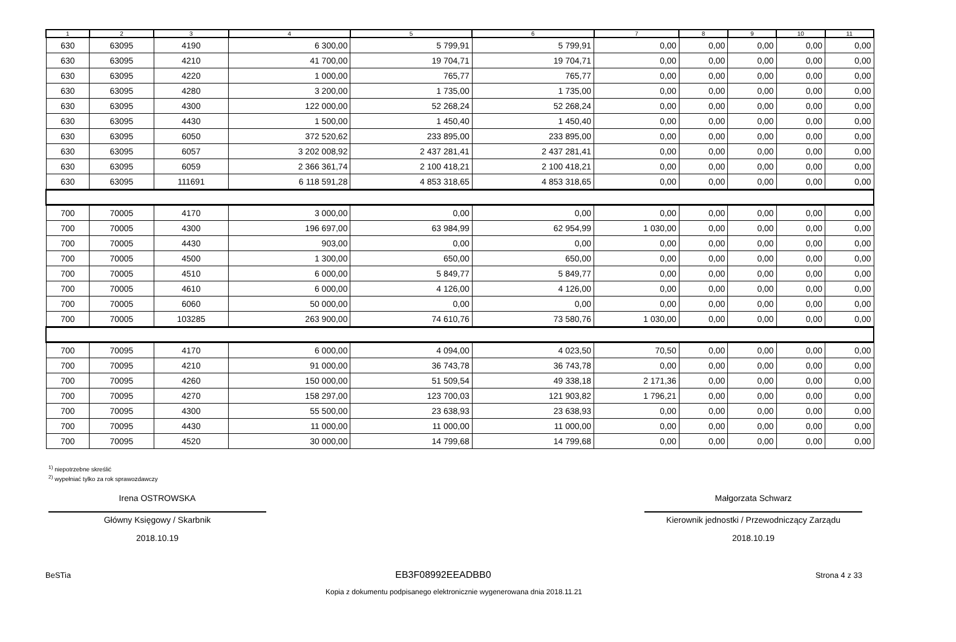| 1 | 2 | 3 | 4 | 5 | 6 | 7 | 8 | 9 | 10 | 11 |
| --- | --- | --- | --- | --- | --- | --- | --- | --- | --- | --- |
| 630 | 63095 | 4190 | 6 300,00 | 5 799,91 | 5 799,91 | 0,00 | 0,00 | 0,00 | 0,00 | 0,00 |
| 630 | 63095 | 4210 | 41 700,00 | 19 704,71 | 19 704,71 | 0,00 | 0,00 | 0,00 | 0,00 | 0,00 |
| 630 | 63095 | 4220 | 1 000,00 | 765,77 | 765,77 | 0,00 | 0,00 | 0,00 | 0,00 | 0,00 |
| 630 | 63095 | 4280 | 3 200,00 | 1 735,00 | 1 735,00 | 0,00 | 0,00 | 0,00 | 0,00 | 0,00 |
| 630 | 63095 | 4300 | 122 000,00 | 52 268,24 | 52 268,24 | 0,00 | 0,00 | 0,00 | 0,00 | 0,00 |
| 630 | 63095 | 4430 | 1 500,00 | 1 450,40 | 1 450,40 | 0,00 | 0,00 | 0,00 | 0,00 | 0,00 |
| 630 | 63095 | 6050 | 372 520,62 | 233 895,00 | 233 895,00 | 0,00 | 0,00 | 0,00 | 0,00 | 0,00 |
| 630 | 63095 | 6057 | 3 202 008,92 | 2 437 281,41 | 2 437 281,41 | 0,00 | 0,00 | 0,00 | 0,00 | 0,00 |
| 630 | 63095 | 6059 | 2 366 361,74 | 2 100 418,21 | 2 100 418,21 | 0,00 | 0,00 | 0,00 | 0,00 | 0,00 |
| 630 | 63095 | 111691 | 6 118 591,28 | 4 853 318,65 | 4 853 318,65 | 0,00 | 0,00 | 0,00 | 0,00 | 0,00 |
| 700 | 70005 | 4170 | 3 000,00 | 0,00 | 0,00 | 0,00 | 0,00 | 0,00 | 0,00 | 0,00 |
| 700 | 70005 | 4300 | 196 697,00 | 63 984,99 | 62 954,99 | 1 030,00 | 0,00 | 0,00 | 0,00 | 0,00 |
| 700 | 70005 | 4430 | 903,00 | 0,00 | 0,00 | 0,00 | 0,00 | 0,00 | 0,00 | 0,00 |
| 700 | 70005 | 4500 | 1 300,00 | 650,00 | 650,00 | 0,00 | 0,00 | 0,00 | 0,00 | 0,00 |
| 700 | 70005 | 4510 | 6 000,00 | 5 849,77 | 5 849,77 | 0,00 | 0,00 | 0,00 | 0,00 | 0,00 |
| 700 | 70005 | 4610 | 6 000,00 | 4 126,00 | 4 126,00 | 0,00 | 0,00 | 0,00 | 0,00 | 0,00 |
| 700 | 70005 | 6060 | 50 000,00 | 0,00 | 0,00 | 0,00 | 0,00 | 0,00 | 0,00 | 0,00 |
| 700 | 70005 | 103285 | 263 900,00 | 74 610,76 | 73 580,76 | 1 030,00 | 0,00 | 0,00 | 0,00 | 0,00 |
| 700 | 70095 | 4170 | 6 000,00 | 4 094,00 | 4 023,50 | 70,50 | 0,00 | 0,00 | 0,00 | 0,00 |
| 700 | 70095 | 4210 | 91 000,00 | 36 743,78 | 36 743,78 | 0,00 | 0,00 | 0,00 | 0,00 | 0,00 |
| 700 | 70095 | 4260 | 150 000,00 | 51 509,54 | 49 338,18 | 2 171,36 | 0,00 | 0,00 | 0,00 | 0,00 |
| 700 | 70095 | 4270 | 158 297,00 | 123 700,03 | 121 903,82 | 1 796,21 | 0,00 | 0,00 | 0,00 | 0,00 |
| 700 | 70095 | 4300 | 55 500,00 | 23 638,93 | 23 638,93 | 0,00 | 0,00 | 0,00 | 0,00 | 0,00 |
| 700 | 70095 | 4430 | 11 000,00 | 11 000,00 | 11 000,00 | 0,00 | 0,00 | 0,00 | 0,00 | 0,00 |
| 700 | 70095 | 4520 | 30 000,00 | 14 799,68 | 14 799,68 | 0,00 | 0,00 | 0,00 | 0,00 | 0,00 |
<sup>1)</sup> niepotrzebne skreślić
<sup>2)</sup> wypełniać tylko za rok sprawozdawczy
Irena OSTROWSKA
Główny Księgowy / Skarbnik
2018.10.19
Małgorzata Schwarz
Kierownik jednostki / Przewodniczący Zarządu
2018.10.19
BeSTia EB3F08992EEADBB0 Strona 4 z 33
Kopia z dokumentu podpisanego elektronicznie wygenerowana dnia 2018.11.21